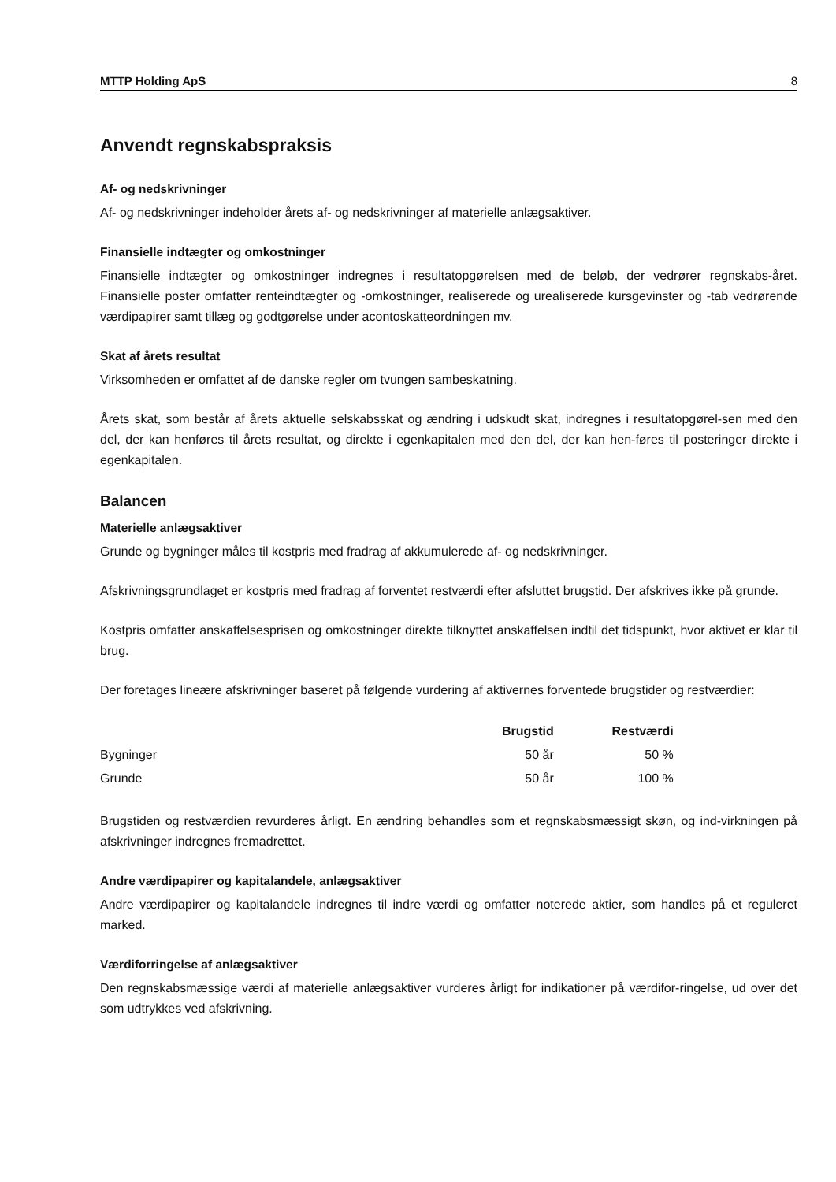MTTP Holding ApS 8
Anvendt regnskabspraksis
Af- og nedskrivninger
Af- og nedskrivninger indeholder årets af- og nedskrivninger af materielle anlægsaktiver.
Finansielle indtægter og omkostninger
Finansielle indtægter og omkostninger indregnes i resultatopgørelsen med de beløb, der vedrører regnskabs-året. Finansielle poster omfatter renteindtægter og -omkostninger, realiserede og urealiserede kursgevinster og -tab vedrørende værdipapirer samt tillæg og godtgørelse under acontoskatteordningen mv.
Skat af årets resultat
Virksomheden er omfattet af de danske regler om tvungen sambeskatning.
Årets skat, som består af årets aktuelle selskabsskat og ændring i udskudt skat, indregnes i resultatopgørel-sen med den del, der kan henføres til årets resultat, og direkte i egenkapitalen med den del, der kan hen-føres til posteringer direkte i egenkapitalen.
Balancen
Materielle anlægsaktiver
Grunde og bygninger måles til kostpris med fradrag af akkumulerede af- og nedskrivninger.
Afskrivningsgrundlaget er kostpris med fradrag af forventet restværdi efter afsluttet brugstid. Der afskrives ikke på grunde.
Kostpris omfatter anskaffelsesprisen og omkostninger direkte tilknyttet anskaffelsen indtil det tidspunkt, hvor aktivet er klar til brug.
Der foretages lineære afskrivninger baseret på følgende vurdering af aktivernes forventede brugstider og restværdier:
| | | Brugstid | Restværdi |
| --- | --- | --- | --- |
| Bygninger | | 50 år | 50 % |
| Grunde | | 50 år | 100 % |
Brugstiden og restværdien revurderes årligt. En ændring behandles som et regnskabsmæssigt skøn, og ind-virkningen på afskrivninger indregnes fremadrettet.
Andre værdipapirer og kapitalandele, anlægsaktiver
Andre værdipapirer og kapitalandele indregnes til indre værdi og omfatter noterede aktier, som handles på et reguleret marked.
Værdiforringelse af anlægsaktiver
Den regnskabsmæssige værdi af materielle anlægsaktiver vurderes årligt for indikationer på værdifor-ringelse, ud over det som udtrykkes ved afskrivning.